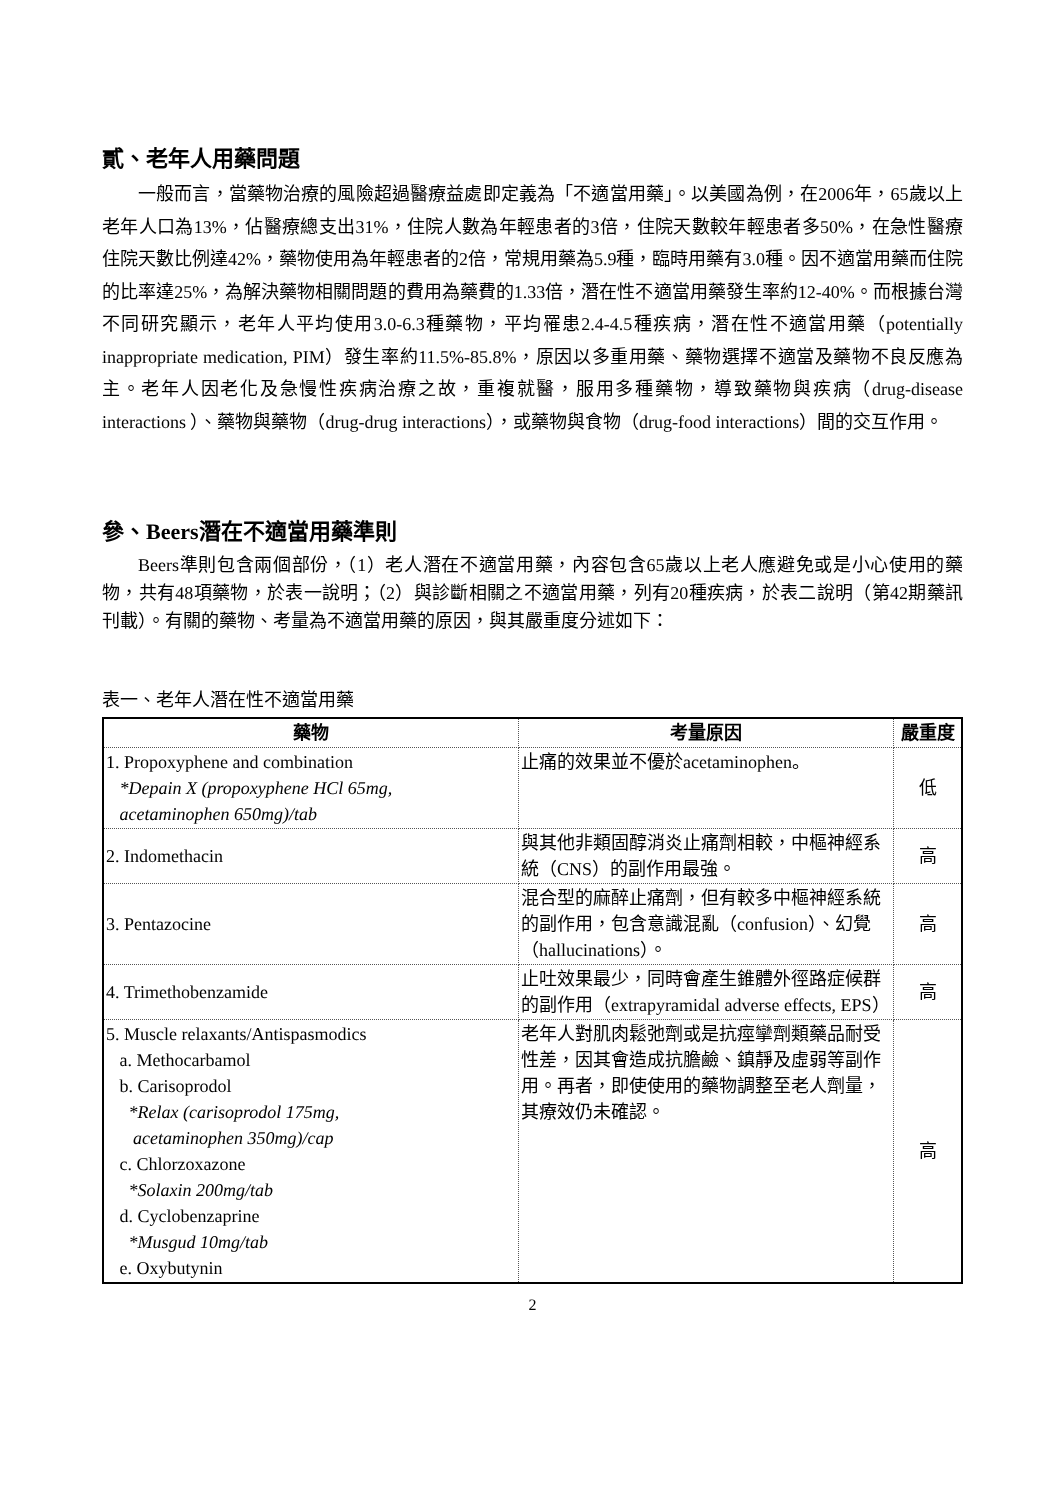貳、老年人用藥問題
一般而言，當藥物治療的風險超過醫療益處即定義為「不適當用藥」。以美國為例，在2006年，65歲以上老年人口為13%，佔醫療總支出31%，住院人數為年輕患者的3倍，住院天數較年輕患者多50%，在急性醫療住院天數比例達42%，藥物使用為年輕患者的2倍，常規用藥為5.9種，臨時用藥有3.0種。因不適當用藥而住院的比率達25%，為解決藥物相關問題的費用為藥費的1.33倍，潛在性不適當用藥發生率約12-40%。而根據台灣不同研究顯示，老年人平均使用3.0-6.3種藥物，平均罹患2.4-4.5種疾病，潛在性不適當用藥（potentially inappropriate medication, PIM）發生率約11.5%-85.8%，原因以多重用藥、藥物選擇不適當及藥物不良反應為主。老年人因老化及急慢性疾病治療之故，重複就醫，服用多種藥物，導致藥物與疾病（drug-disease interactions ）、藥物與藥物（drug-drug interactions），或藥物與食物（drug-food interactions）間的交互作用。
參、Beers潛在不適當用藥準則
Beers準則包含兩個部份，（1）老人潛在不適當用藥，內容包含65歲以上老人應避免或是小心使用的藥物，共有48項藥物，於表一說明；（2）與診斷相關之不適當用藥，列有20種疾病，於表二說明（第42期藥訊刊載）。有關的藥物、考量為不適當用藥的原因，與其嚴重度分述如下：
表一、老年人潛在性不適當用藥
| 藥物 | 考量原因 | 嚴重度 |
| --- | --- | --- |
| 1. Propoxyphene and combination *Depain X (propoxyphene HCl 65mg, acetaminophen 650mg)/tab | 止痛的效果並不優於acetaminophen。 | 低 |
| 2. Indomethacin | 與其他非類固醇消炎止痛劑相較，中樞神經系統（CNS）的副作用最強。 | 高 |
| 3. Pentazocine | 混合型的麻醉止痛劑，但有較多中樞神經系統的副作用，包含意識混亂（confusion）、幻覺（hallucinations）。 | 高 |
| 4. Trimethobenzamide | 止吐效果最少，同時會產生錐體外徑路症候群的副作用（extrapyramidal adverse effects, EPS） | 高 |
| 5. Muscle relaxants/Antispasmodics a. Methocarbamol b. Carisoprodol *Relax (carisoprodol 175mg, acetaminophen 350mg)/cap c. Chlorzoxazone *Solaxin 200mg/tab d. Cyclobenzaprine *Musgud 10mg/tab e. Oxybutynin | 老年人對肌肉鬆弛劑或是抗痙攣劑類藥品耐受性差，因其會造成抗膽鹼、鎮靜及虛弱等副作用。再者，即使使用的藥物調整至老人劑量，其療效仍未確認。 | 高 |
2